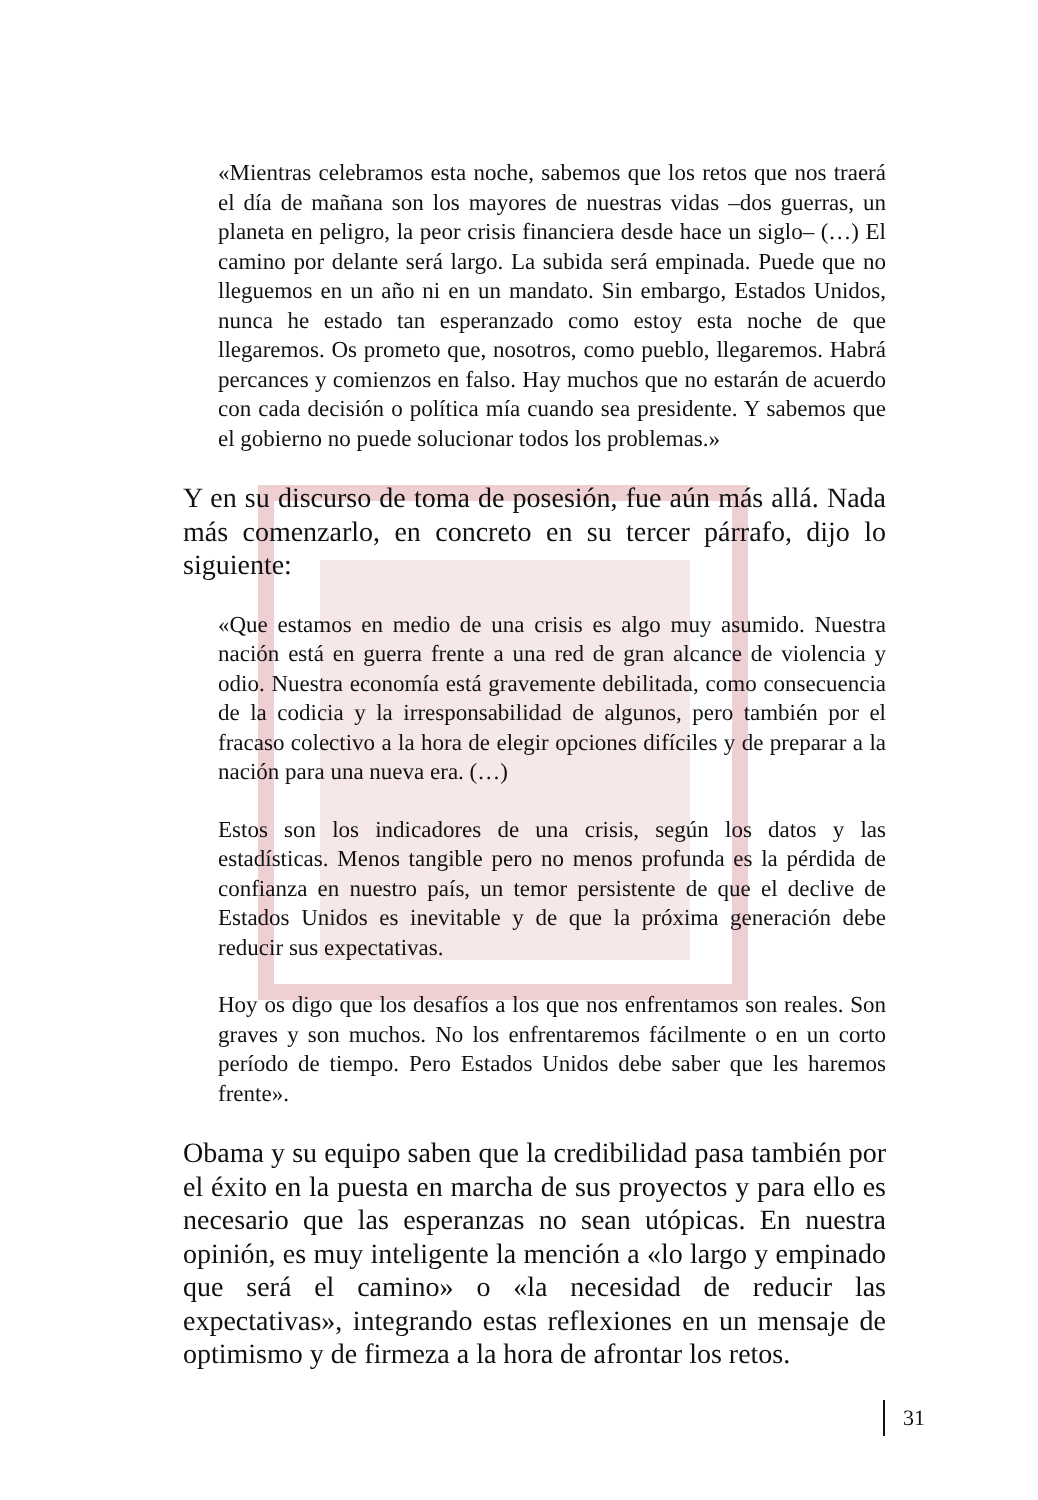«Mientras celebramos esta noche, sabemos que los retos que nos traerá el día de mañana son los mayores de nuestras vidas –dos guerras, un planeta en peligro, la peor crisis financiera desde hace un siglo– (…) El camino por delante será largo. La subida será empinada. Puede que no lleguemos en un año ni en un mandato. Sin embargo, Estados Unidos, nunca he estado tan esperanzado como estoy esta noche de que llegaremos. Os prometo que, nosotros, como pueblo, llegaremos. Habrá percances y comienzos en falso. Hay muchos que no estarán de acuerdo con cada decisión o política mía cuando sea presidente. Y sabemos que el gobierno no puede solucionar todos los problemas.»
Y en su discurso de toma de posesión, fue aún más allá. Nada más comenzarlo, en concreto en su tercer párrafo, dijo lo siguiente:
«Que estamos en medio de una crisis es algo muy asumido. Nuestra nación está en guerra frente a una red de gran alcance de violencia y odio. Nuestra economía está gravemente debilitada, como consecuencia de la codicia y la irresponsabilidad de algunos, pero también por el fracaso colectivo a la hora de elegir opciones difíciles y de preparar a la nación para una nueva era. (…)
Estos son los indicadores de una crisis, según los datos y las estadísticas. Menos tangible pero no menos profunda es la pérdida de confianza en nuestro país, un temor persistente de que el declive de Estados Unidos es inevitable y de que la próxima generación debe reducir sus expectativas.
Hoy os digo que los desafíos a los que nos enfrentamos son reales. Son graves y son muchos. No los enfrentaremos fácilmente o en un corto período de tiempo. Pero Estados Unidos debe saber que les haremos frente».
Obama y su equipo saben que la credibilidad pasa también por el éxito en la puesta en marcha de sus proyectos y para ello es necesario que las esperanzas no sean utópicas. En nuestra opinión, es muy inteligente la mención a «lo largo y empinado que será el camino» o «la necesidad de reducir las expectativas», integrando estas reflexiones en un mensaje de optimismo y de firmeza a la hora de afrontar los retos.
31